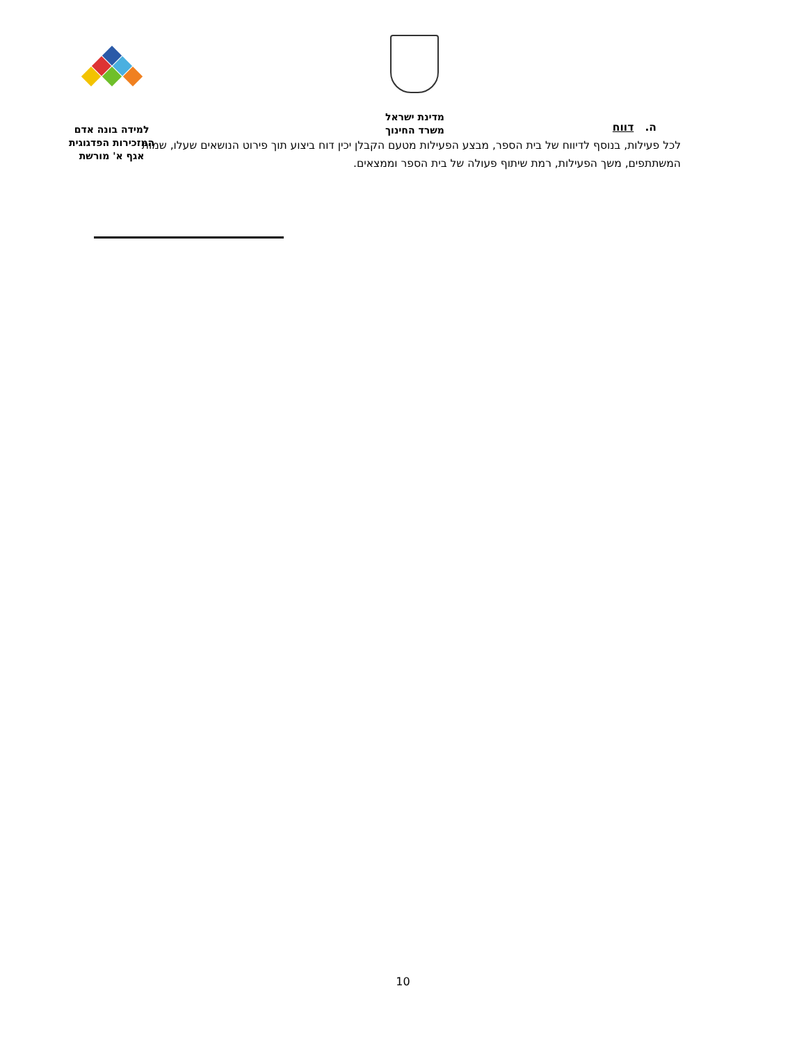מדינת ישראל
משרד החינוך
למידה בונה אדם
המזכירות הפדגוגית
אגף א' מורשת
ה. דווח
לכל פעילות, בנוסף לדיווח של בית הספר, מבצע הפעילות מטעם הקבלן יכין דוח ביצוע תוך פירוט הנושאים שעלו, שמות המשתתפים, משך הפעילות, רמת שיתוף פעולה של בית הספר וממצאים.
10